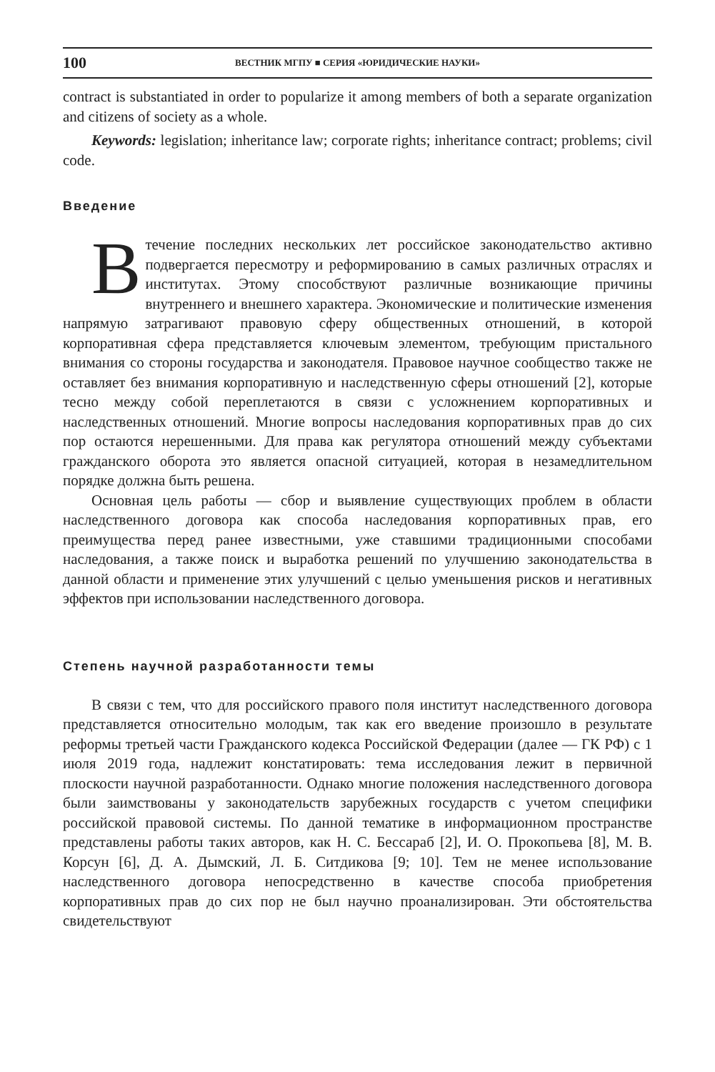100 ВЕСТНИК МГПУ ■ СЕРИЯ «ЮРИДИЧЕСКИЕ НАУКИ»
contract is substantiated in order to popularize it among members of both a separate organization and citizens of society as a whole.
Keywords: legislation; inheritance law; corporate rights; inheritance contract; problems; civil code.
Введение
В течение последних нескольких лет российское законодательство активно подвергается пересмотру и реформированию в самых различных отраслях и институтах. Этому способствуют различные возникающие причины внутреннего и внешнего характера. Экономические и политические изменения напрямую затрагивают правовую сферу общественных отношений, в которой корпоративная сфера представляется ключевым элементом, требующим пристального внимания со стороны государства и законодателя. Правовое научное сообщество также не оставляет без внимания корпоративную и наследственную сферы отношений [2], которые тесно между собой переплетаются в связи с усложнением корпоративных и наследственных отношений. Многие вопросы наследования корпоративных прав до сих пор остаются нерешенными. Для права как регулятора отношений между субъектами гражданского оборота это является опасной ситуацией, которая в незамедлительном порядке должна быть решена.
Основная цель работы — сбор и выявление существующих проблем в области наследственного договора как способа наследования корпоративных прав, его преимущества перед ранее известными, уже ставшими традиционными способами наследования, а также поиск и выработка решений по улучшению законодательства в данной области и применение этих улучшений с целью уменьшения рисков и негативных эффектов при использовании наследственного договора.
Степень научной разработанности темы
В связи с тем, что для российского правого поля институт наследственного договора представляется относительно молодым, так как его введение произошло в результате реформы третьей части Гражданского кодекса Российской Федерации (далее — ГК РФ) с 1 июля 2019 года, надлежит констатировать: тема исследования лежит в первичной плоскости научной разработанности. Однако многие положения наследственного договора были заимствованы у законодательств зарубежных государств с учетом специфики российской правовой системы. По данной тематике в информационном пространстве представлены работы таких авторов, как Н. С. Бессараб [2], И. О. Прокопьева [8], М. В. Корсун [6], Д. А. Дымский, Л. Б. Ситдикова [9; 10]. Тем не менее использование наследственного договора непосредственно в качестве способа приобретения корпоративных прав до сих пор не был научно проанализирован. Эти обстоятельства свидетельствуют